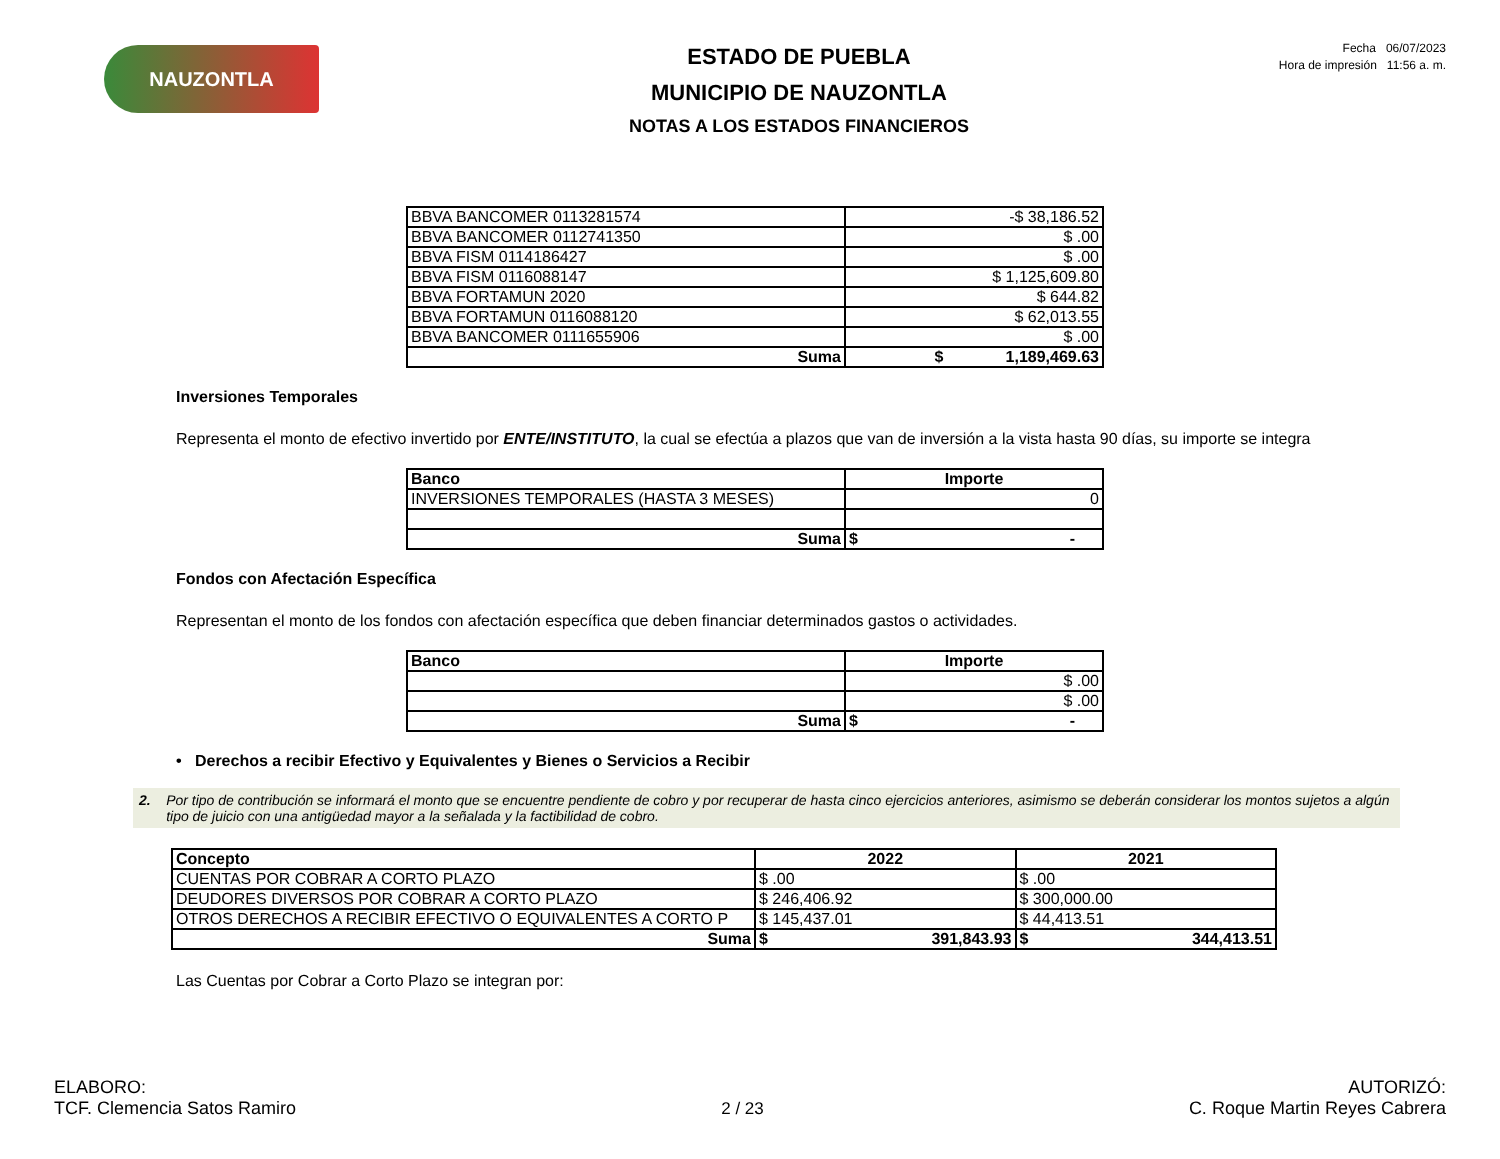NAUZONTLA
ESTADO DE PUEBLA
MUNICIPIO DE NAUZONTLA
NOTAS A LOS ESTADOS FINANCIEROS
Fecha 06/07/2023
Hora de impresión 11:56 a. m.
| BBVA BANCOMER 0113281574 | -$ 38,186.52 |
| BBVA BANCOMER 0112741350 | $ .00 |
| BBVA FISM 0114186427 | $ .00 |
| BBVA FISM 0116088147 | $ 1,125,609.80 |
| BBVA FORTAMUN 2020 | $ 644.82 |
| BBVA FORTAMUN 0116088120 | $ 62,013.55 |
| BBVA BANCOMER 0111655906 | $ .00 |
| Suma | $ 1,189,469.63 |
Inversiones Temporales
Representa el monto de efectivo invertido por ENTE/INSTITUTO, la cual se efectúa a plazos que van de inversión a la vista hasta 90 días, su importe se integra
| Banco | Importe |
| --- | --- |
| INVERSIONES TEMPORALES (HASTA 3 MESES) | 0 |
| Suma | $ - |
Fondos con Afectación Específica
Representan el monto de los fondos con afectación específica que deben financiar determinados gastos o actividades.
| Banco | Importe |
| --- | --- |
| | $ .00 |
| | $ .00 |
| Suma | $ - |
• Derechos a recibir Efectivo y Equivalentes y Bienes o Servicios a Recibir
2. Por tipo de contribución se informará el monto que se encuentre pendiente de cobro y por recuperar de hasta cinco ejercicios anteriores, asimismo se deberán considerar los montos sujetos a algún tipo de juicio con una antigüedad mayor a la señalada y la factibilidad de cobro.
| Concepto | 2022 | 2021 |
| --- | --- | --- |
| CUENTAS POR COBRAR A CORTO PLAZO | $ .00 | $ .00 |
| DEUDORES DIVERSOS POR COBRAR A CORTO PLAZO | $ 246,406.92 | $ 300,000.00 |
| OTROS DERECHOS A RECIBIR EFECTIVO O EQUIVALENTES A CORTO P | $ 145,437.01 | $ 44,413.51 |
| Suma | $ 391,843.93 | $ 344,413.51 |
Las Cuentas por Cobrar a Corto Plazo se integran por:
ELABORO:
TCF. Clemencia Satos Ramiro
2 / 23
AUTORIZÓ:
C. Roque Martin Reyes Cabrera